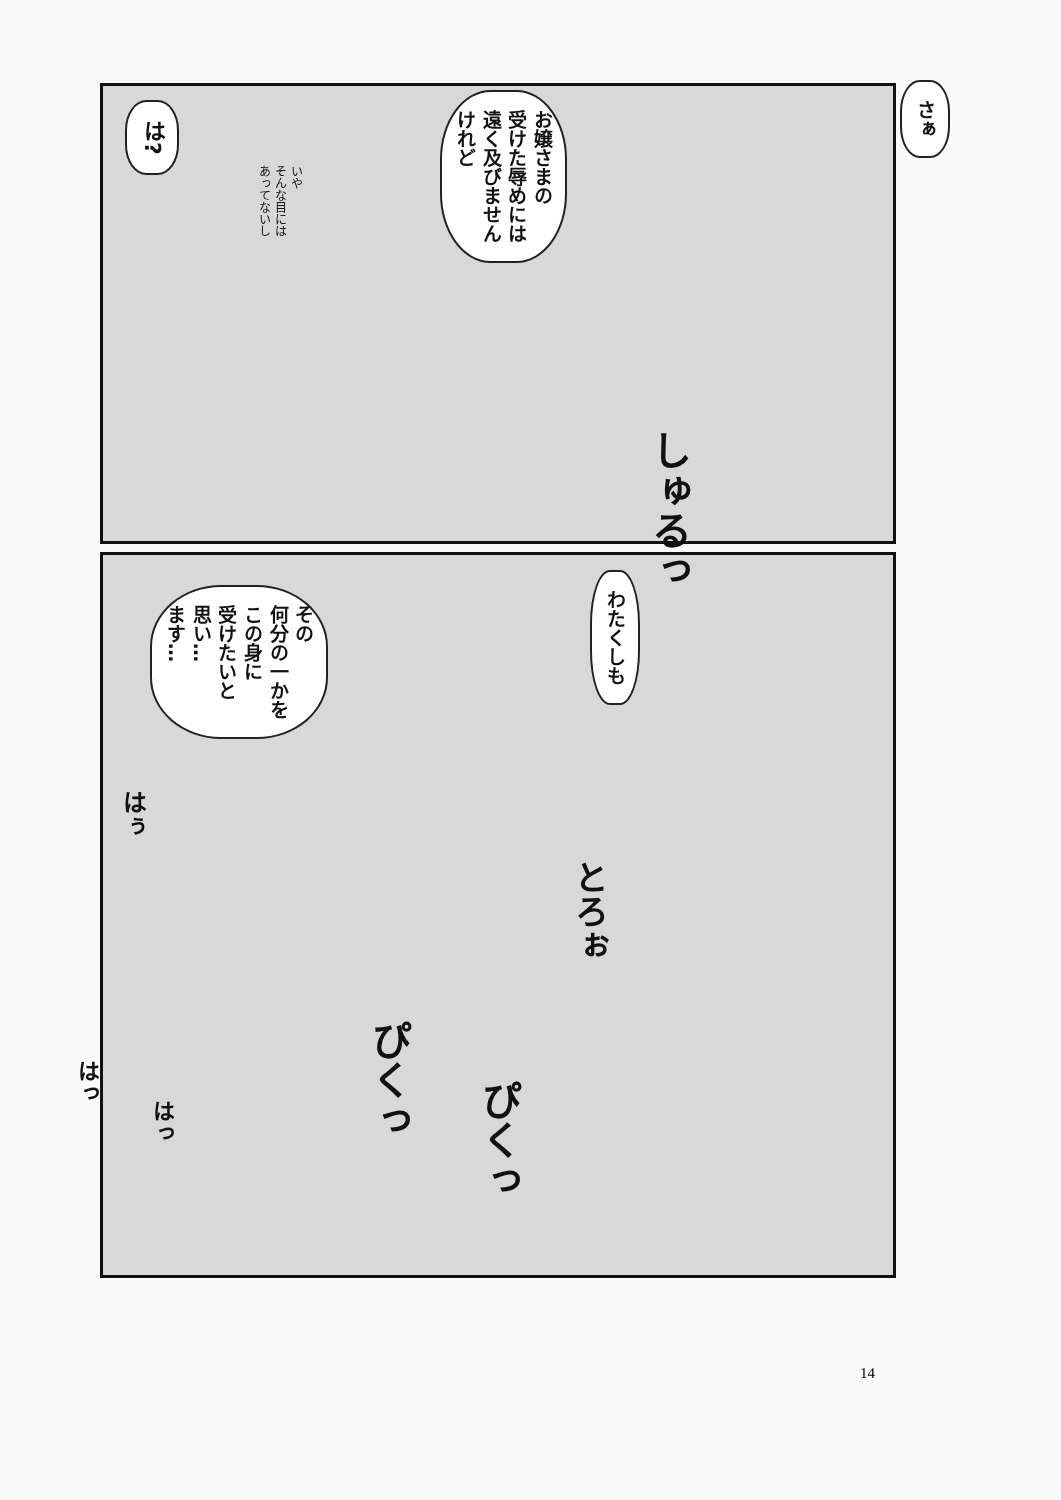さぁ
お嬢さまの
受けた辱めには
遠く及びません
けれど
は?
いや
そんな目には
あってないし
しゅるっ
わたくしも
その
何分の一かを
この身に
受けたいと
思い…
ます…
はぅ
とろぉ
ぴくっ
ぴくっ
はっ
はっ
14